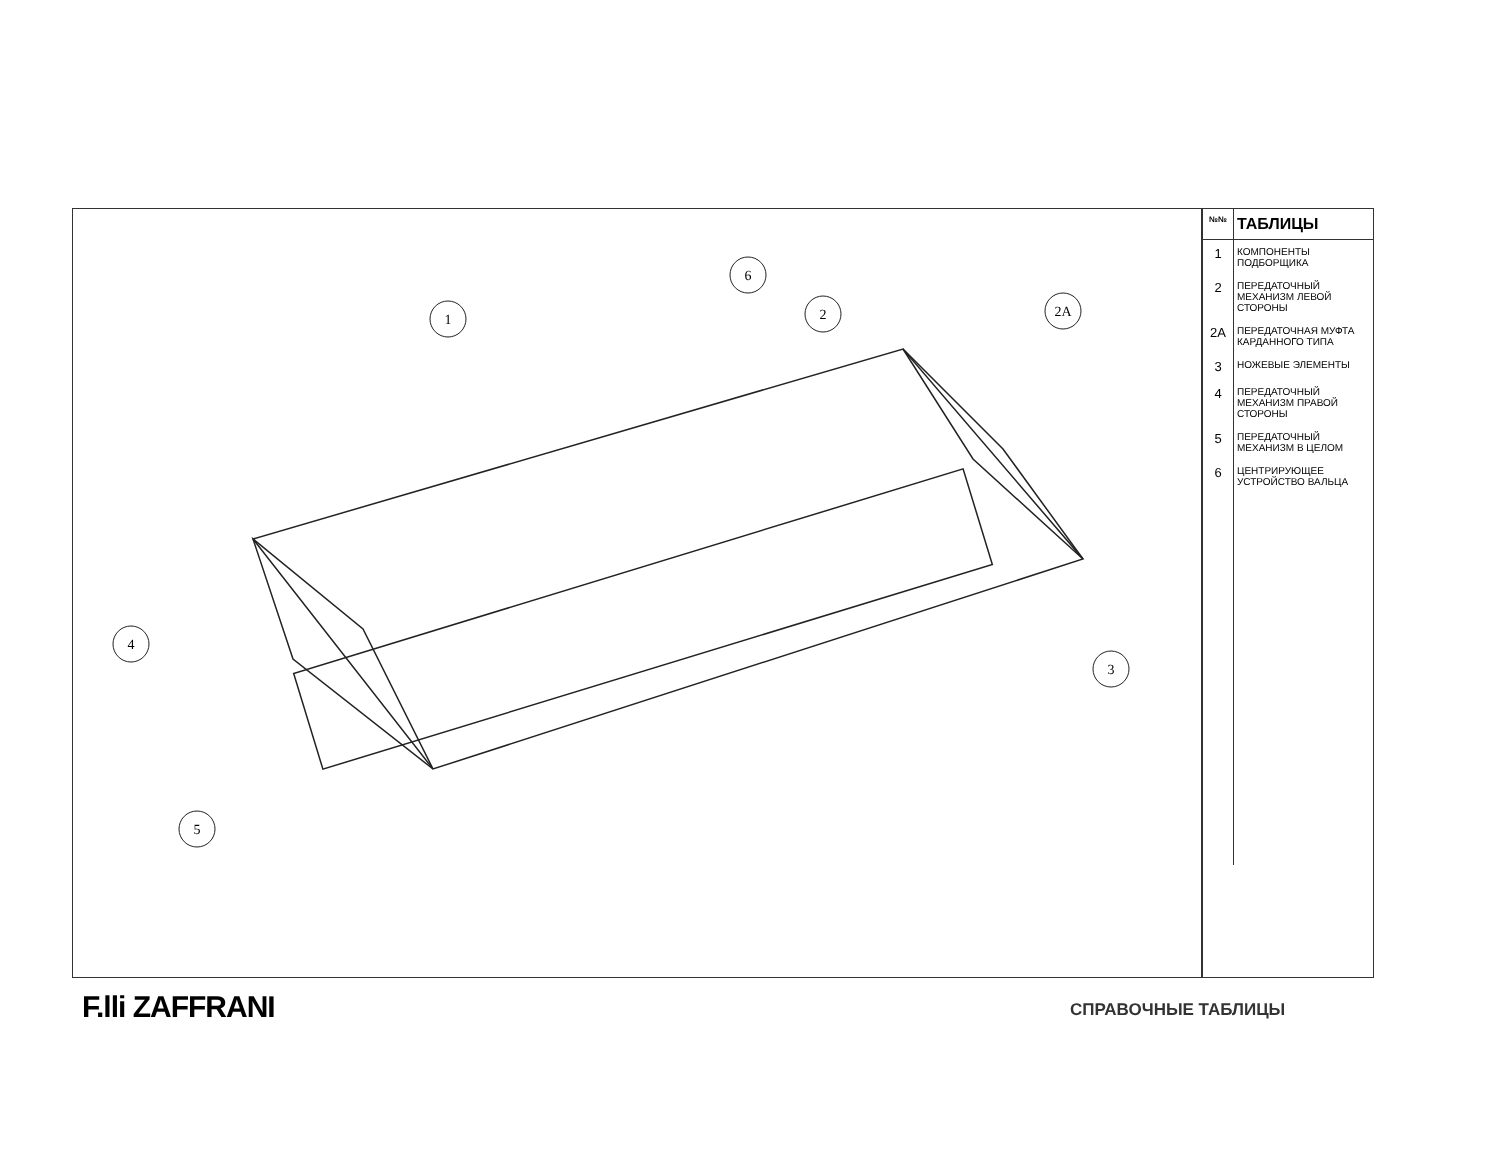1
6
2
2A
4
3
5
| №№ | ТАБЛИЦЫ |
| --- | --- |
| 1 | КОМПОНЕНТЫ ПОДБОРЩИКА |
| 2 | ПЕРЕДАТОЧНЫЙ МЕХАНИЗМ ЛЕВОЙ СТОРОНЫ |
| 2A | ПЕРЕДАТОЧНАЯ МУФТА КАРДАННОГО ТИПА |
| 3 | НОЖЕВЫЕ ЭЛЕМЕНТЫ |
| 4 | ПЕРЕДАТОЧНЫЙ МЕХАНИЗМ ПРАВОЙ СТОРОНЫ |
| 5 | ПЕРЕДАТОЧНЫЙ МЕХАНИЗМ В ЦЕЛОМ |
| 6 | ЦЕНТРИРУЮЩЕЕ УСТРОЙСТВО ВАЛЬЦА |
F.lli ZAFFRANI СПРАВОЧНЫЕ ТАБЛИЦЫ